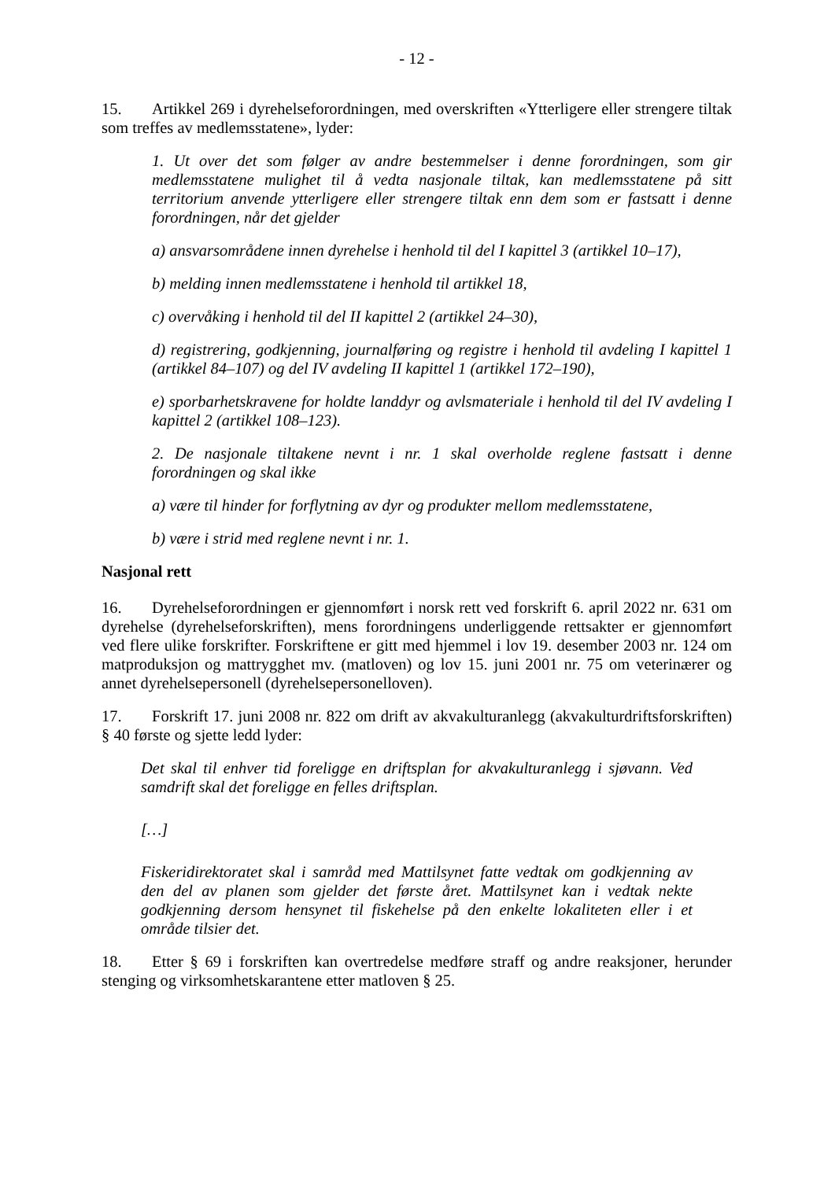- 12 -
15. Artikkel 269 i dyrehelseforordningen, med overskriften «Ytterligere eller strengere tiltak som treffes av medlemsstatene», lyder:
1. Ut over det som følger av andre bestemmelser i denne forordningen, som gir medlemsstatene mulighet til å vedta nasjonale tiltak, kan medlemsstatene på sitt territorium anvende ytterligere eller strengere tiltak enn dem som er fastsatt i denne forordningen, når det gjelder
a) ansvarsområdene innen dyrehelse i henhold til del I kapittel 3 (artikkel 10–17),
b) melding innen medlemsstatene i henhold til artikkel 18,
c) overvåking i henhold til del II kapittel 2 (artikkel 24–30),
d) registrering, godkjenning, journalføring og registre i henhold til avdeling I kapittel 1 (artikkel 84–107) og del IV avdeling II kapittel 1 (artikkel 172–190),
e) sporbarhetskravene for holdte landdyr og avlsmateriale i henhold til del IV avdeling I kapittel 2 (artikkel 108–123).
2. De nasjonale tiltakene nevnt i nr. 1 skal overholde reglene fastsatt i denne forordningen og skal ikke
a) være til hinder for forflytning av dyr og produkter mellom medlemsstatene,
b) være i strid med reglene nevnt i nr. 1.
Nasjonal rett
16. Dyrehelseforordningen er gjennomført i norsk rett ved forskrift 6. april 2022 nr. 631 om dyrehelse (dyrehelseforskriften), mens forordningens underliggende rettsakter er gjennomført ved flere ulike forskrifter. Forskriftene er gitt med hjemmel i lov 19. desember 2003 nr. 124 om matproduksjon og mattrygghet mv. (matloven) og lov 15. juni 2001 nr. 75 om veterinærer og annet dyrehelsepersonell (dyrehelsepersonelloven).
17. Forskrift 17. juni 2008 nr. 822 om drift av akvakulturanlegg (akvakulturdriftsforskriften) § 40 første og sjette ledd lyder:
Det skal til enhver tid foreligge en driftsplan for akvakulturanlegg i sjøvann. Ved samdrift skal det foreligge en felles driftsplan.
[…]
Fiskeridirektoratet skal i samråd med Mattilsynet fatte vedtak om godkjenning av den del av planen som gjelder det første året. Mattilsynet kan i vedtak nekte godkjenning dersom hensynet til fiskehelse på den enkelte lokaliteten eller i et område tilsier det.
18. Etter § 69 i forskriften kan overtredelse medføre straff og andre reaksjoner, herunder stenging og virksomhetskarantene etter matloven § 25.